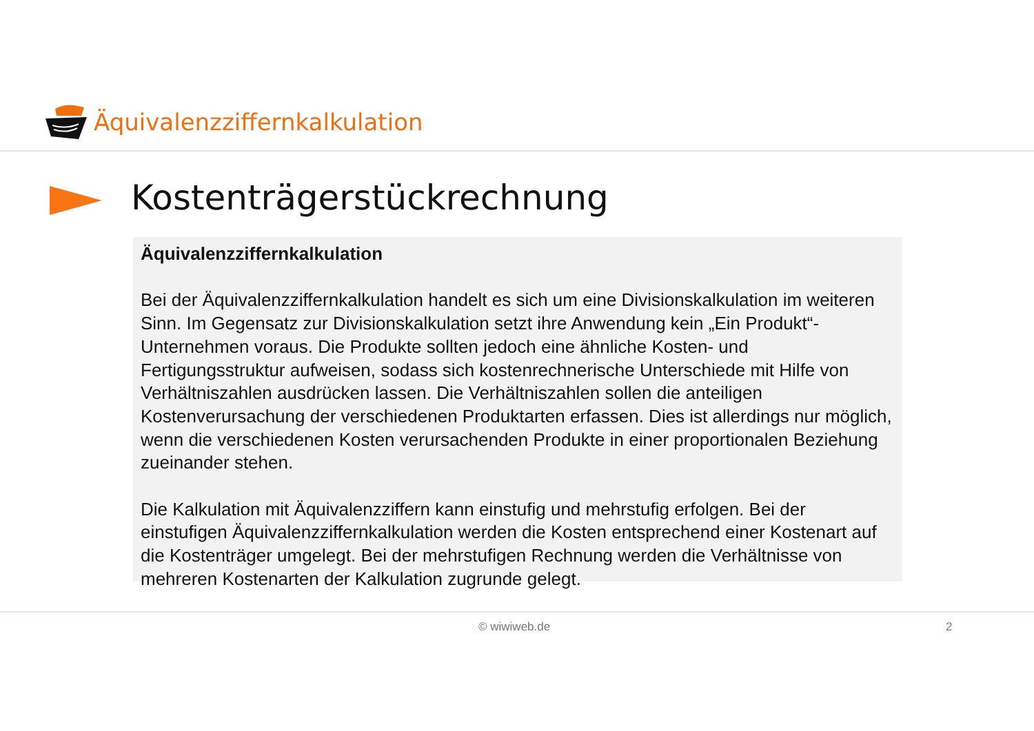Äquivalenzziffernkalkulation
Kostenträgerstückrechnung
Äquivalenzziffernkalkulation
Bei der Äquivalenzziffernkalkulation handelt es sich um eine Divisionskalkulation im weiteren Sinn. Im Gegensatz zur Divisionskalkulation setzt ihre Anwendung kein „Ein Produkt“-Unternehmen voraus. Die Produkte sollten jedoch eine ähnliche Kosten- und Fertigungsstruktur aufweisen, sodass sich kostenrechnerische Unterschiede mit Hilfe von Verhältniszahlen ausdrücken lassen. Die Verhältniszahlen sollen die anteiligen Kostenverursachung der verschiedenen Produktarten erfassen. Dies ist allerdings nur möglich, wenn die verschiedenen Kosten verursachenden Produkte in einer proportionalen Beziehung zueinander stehen.
Die Kalkulation mit Äquivalenzziffern kann einstufig und mehrstufig erfolgen. Bei der einstufigen Äquivalenzziffernkalkulation werden die Kosten entsprechend einer Kostenart auf die Kostenträger umgelegt. Bei der mehrstufigen Rechnung werden die Verhältnisse von mehreren Kostenarten der Kalkulation zugrunde gelegt.
© wiwiweb.de 2